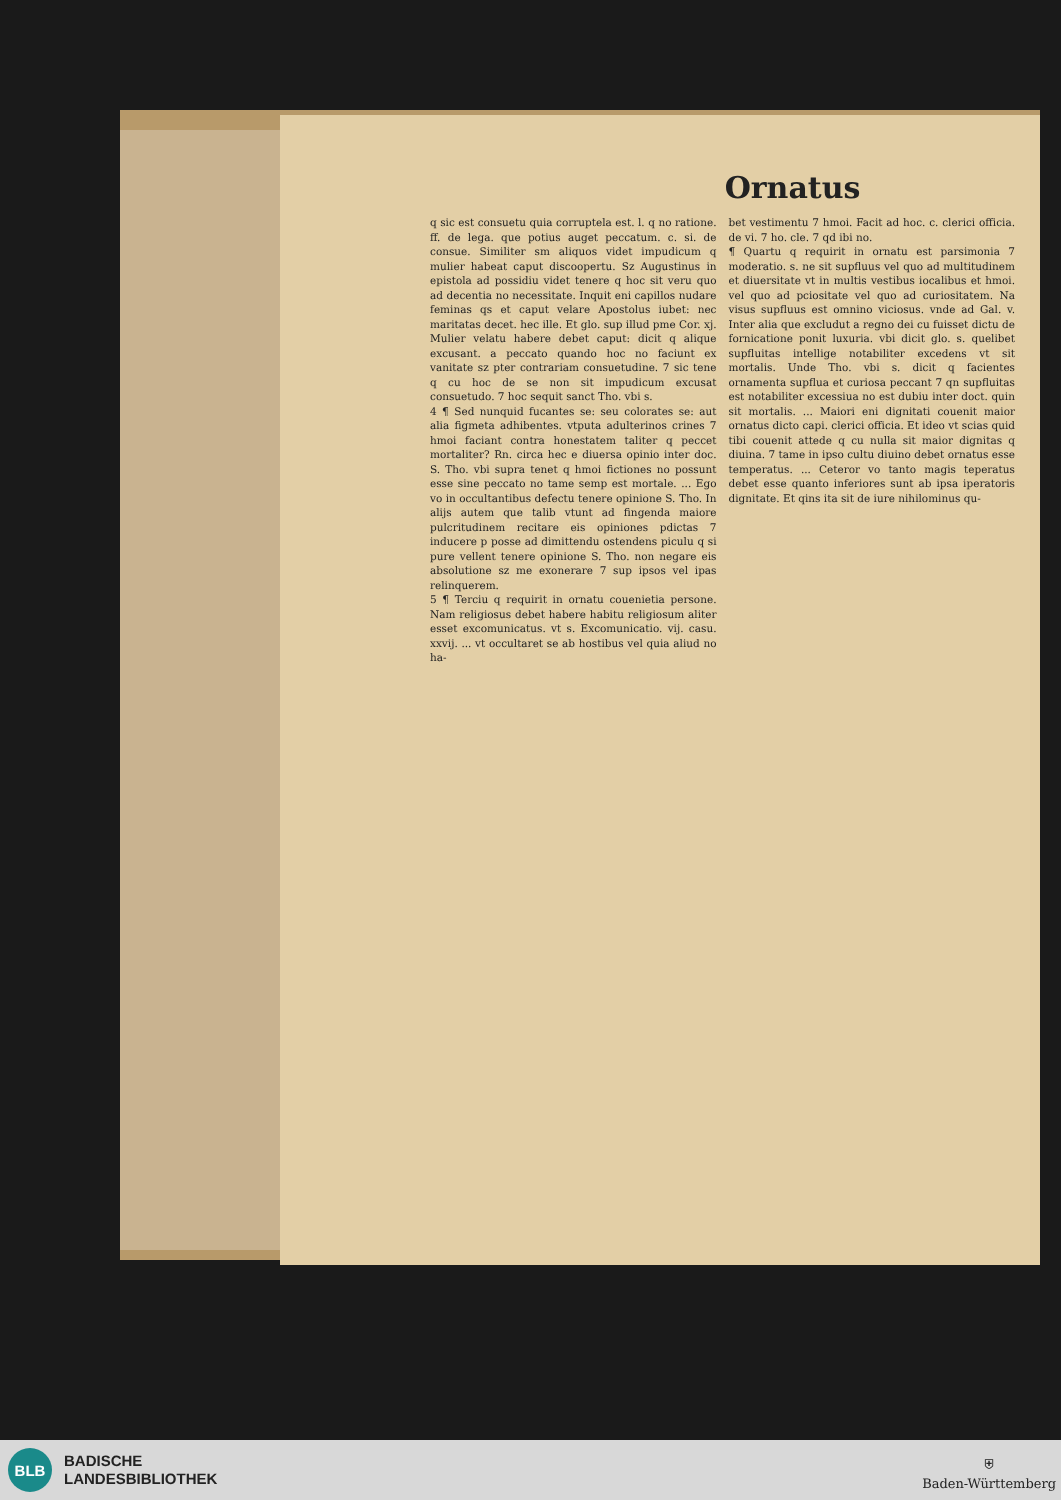Ornatus
q sic est consuetu quia corruptela est. l. q no ratione. ff. de lega. que potius auget peccatum. c. si. de consue. Similiter sm aliquos videt impudicum q mulier habeat caput discoopertu. Sz Augustinus in epistola ad possidiu videt tenere q hoc sit veru quo ad decentia no necessitate. Inquit eni capillos nudare feminas qs et caput velare Apostolus iubet: nec maritatas decet. hec ille. Et glo. sup illud pme Cor. xj. Mulier velatu habere debet caput: dicit q alique excusant. a peccato quando hoc no faciunt ex vanitate sz pter contrariam consuetudine. 7 sic tene q cu hoc de se non sit impudicum excusat consuetudo. 7 hoc sequit sanct Tho. vbi s.
4 ¶ Sed nunquid fucantes se: seu colorates se: aut alia figmeta adhibentes. vtputa adulterinos crines 7 hmoi faciant contra honestatem taliter q peccet mortaliter? Rn. circa hec e diuersa opinio inter doc. S. Tho. vbi supra tenet q hmoi fictiones no possunt esse sine peccato no tame semp est mortale. ... Ego vo in occultantibus defectu tenere opinione S. Tho. In alijs autem que talib vtunt ad fingenda maiore pulcritudinem recitare eis opiniones pdictas 7 inducere p posse ad dimittendu ostendens piculu q si pure vellent tenere opinione S. Tho. non negare eis absolutione sz me exonerare 7 sup ipsos vel ipas relinquerem.
5 ¶ Terciu q requirit in ornatu couenietia persone. Nam religiosus debet habere habitu religiosum aliter esset excomunicatus. vt s. Excomunicatio. vij. casu. xxvij. ... vt occultaret se ab hostibus vel quia aliud no ha-
bet vestimentu 7 hmoi. Facit ad hoc. c. clerici officia. de vi. 7 ho. cle. 7 qd ibi no.
¶ Quartu q requirit in ornatu est parsimonia 7 moderatio. s. ne sit supfluus vel quo ad multitudinem et diuersitate vt in multis vestibus iocalibus et hmoi. vel quo ad pciositate vel quo ad curiositatem. Na visus supfluus est omnino viciosus. vnde ad Gal. v. Inter alia que excludut a regno dei cu fuisset dictu de fornicatione ponit luxuria. vbi dicit glo. s. quelibet supfluitas intellige notabiliter excedens vt sit mortalis. Unde Tho. vbi s. dicit q facientes ornamenta supflua et curiosa peccant 7 qn supfluitas est notabiliter excessiua no est dubiu inter doct. quin sit mortalis. ... Maiori eni dignitati couenit maior ornatus dicto capi. clerici officia. Et ideo vt scias quid tibi couenit attede q cu nulla sit maior dignitas q diuina. 7 tame in ipso cultu diuino debet ornatus esse temperatus. ... Ceteror vo tanto magis teperatus debet esse quanto inferiores sunt ab ipsa iperatoris dignitate. Et qins ita sit de iure nihilominus qu-
BLB
BADISCHE
LANDESBIBLIOTHEK
⛨
Baden-Württemberg